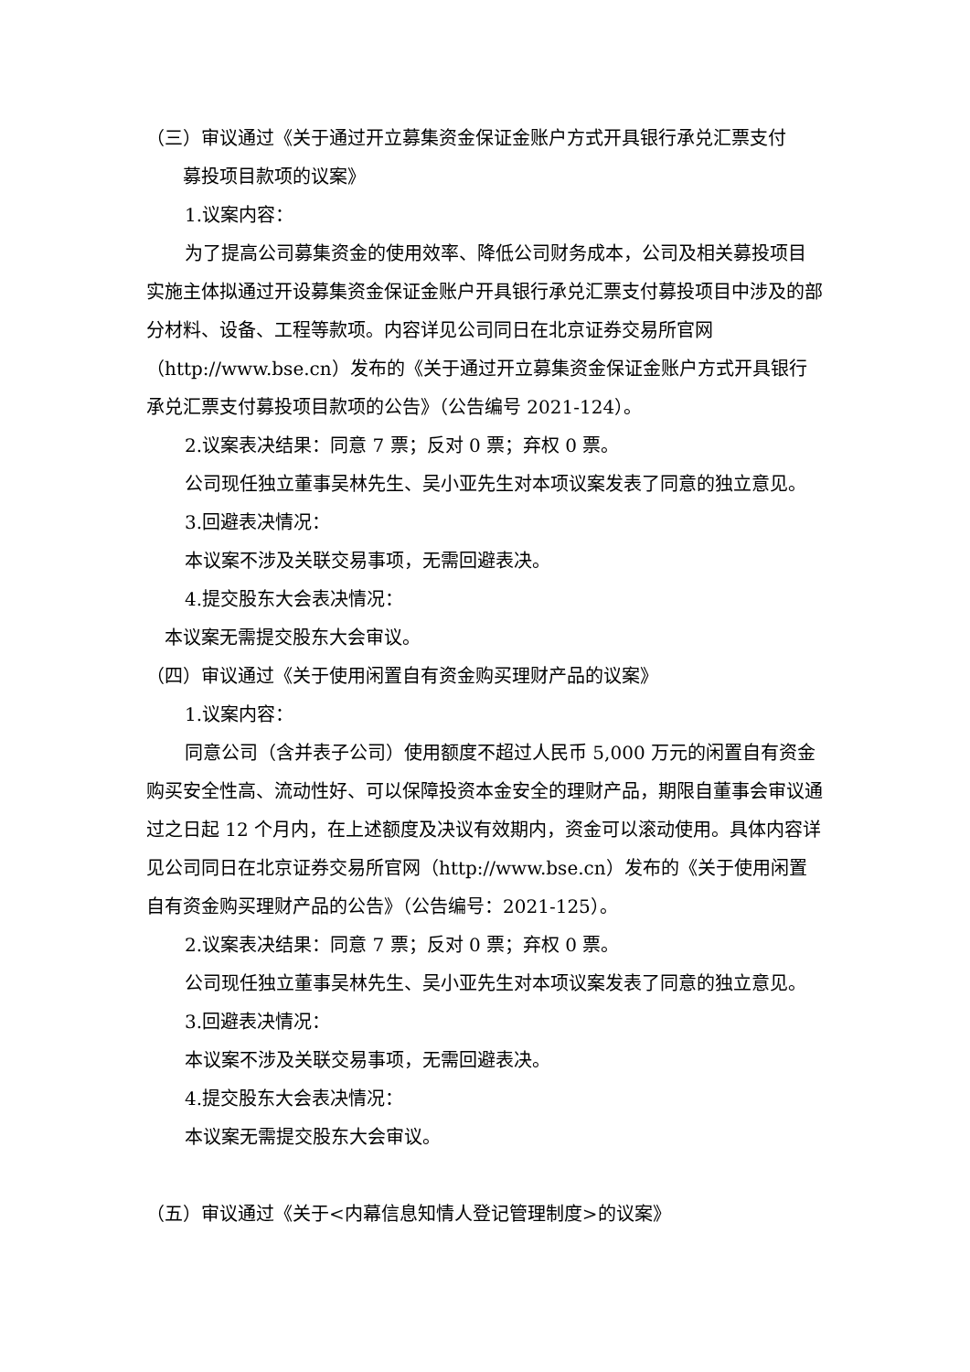（三）审议通过《关于通过开立募集资金保证金账户方式开具银行承兑汇票支付
募投项目款项的议案》
1.议案内容：
为了提高公司募集资金的使用效率、降低公司财务成本，公司及相关募投项目实施主体拟通过开设募集资金保证金账户开具银行承兑汇票支付募投项目中涉及的部分材料、设备、工程等款项。内容详见公司同日在北京证券交易所官网（http://www.bse.cn）发布的《关于通过开立募集资金保证金账户方式开具银行承兑汇票支付募投项目款项的公告》（公告编号 2021-124）。
2.议案表决结果：同意 7 票；反对 0 票；弃权 0 票。
公司现任独立董事吴林先生、吴小亚先生对本项议案发表了同意的独立意见。
3.回避表决情况：
本议案不涉及关联交易事项，无需回避表决。
4.提交股东大会表决情况：
本议案无需提交股东大会审议。
（四）审议通过《关于使用闲置自有资金购买理财产品的议案》
1.议案内容：
同意公司（含并表子公司）使用额度不超过人民币 5,000 万元的闲置自有资金购买安全性高、流动性好、可以保障投资本金安全的理财产品，期限自董事会审议通过之日起 12 个月内，在上述额度及决议有效期内，资金可以滚动使用。具体内容详见公司同日在北京证券交易所官网（http://www.bse.cn）发布的《关于使用闲置自有资金购买理财产品的公告》（公告编号：2021-125）。
2.议案表决结果：同意 7 票；反对 0 票；弃权 0 票。
公司现任独立董事吴林先生、吴小亚先生对本项议案发表了同意的独立意见。
3.回避表决情况：
本议案不涉及关联交易事项，无需回避表决。
4.提交股东大会表决情况：
本议案无需提交股东大会审议。
（五）审议通过《关于<内幕信息知情人登记管理制度>的议案》